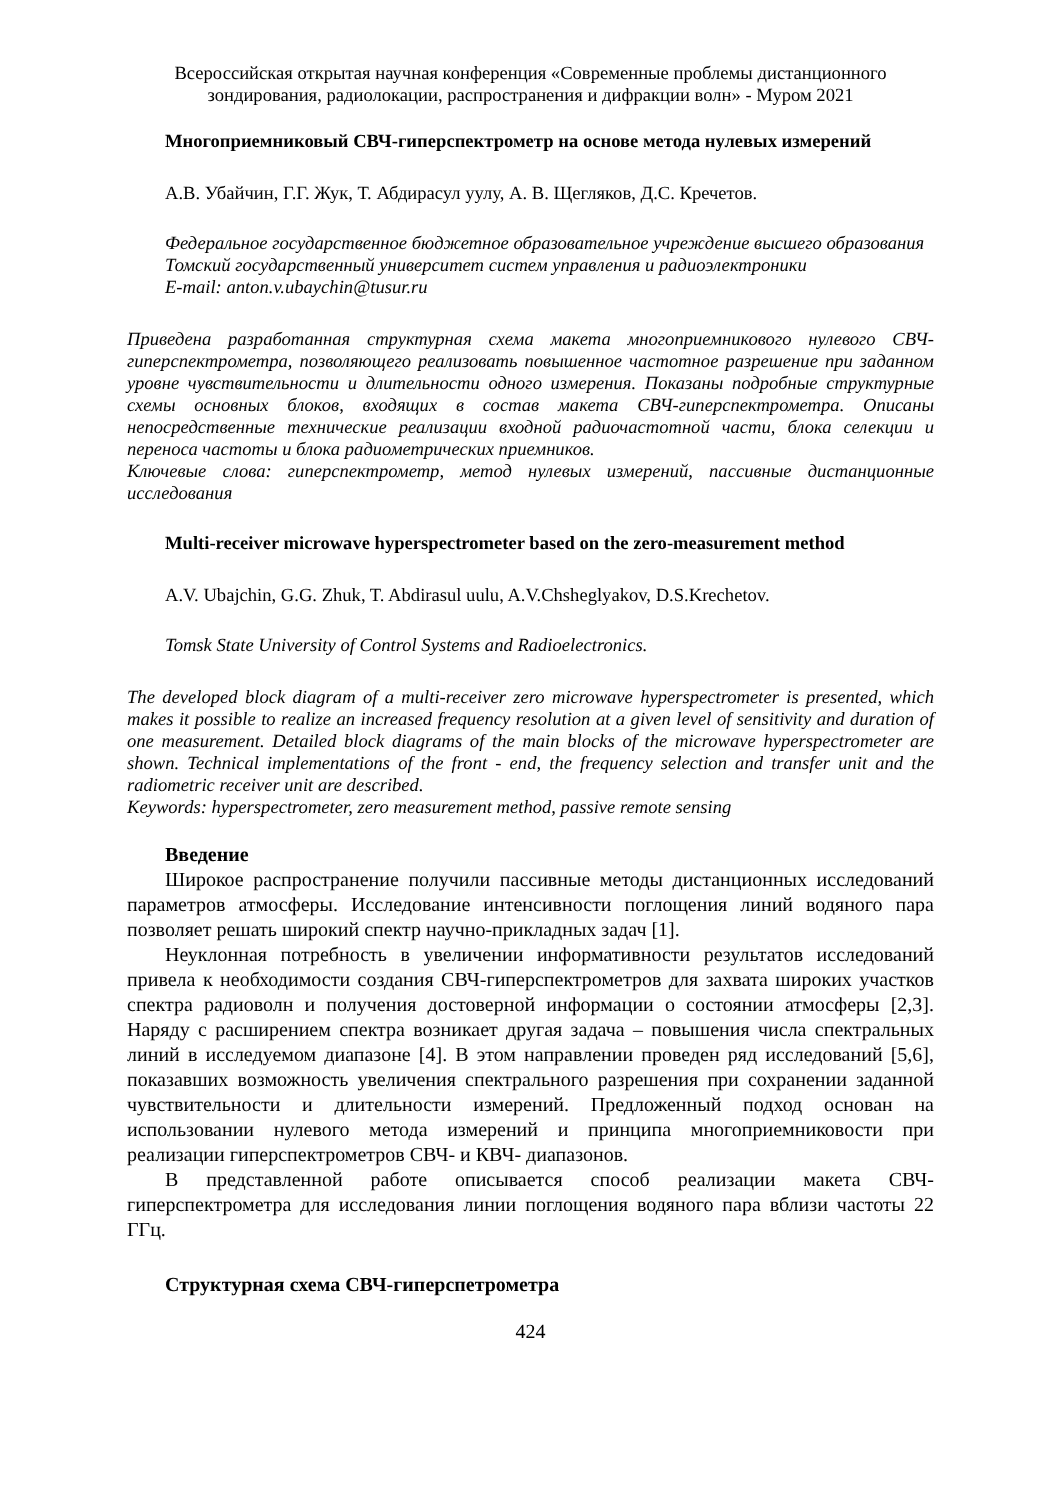Всероссийская открытая научная конференция «Современные проблемы дистанционного зондирования, радиолокации, распространения и дифракции волн» - Муром 2021
Многоприемниковый СВЧ-гиперспектрометр на основе метода нулевых измерений
А.В. Убайчин, Г.Г. Жук, Т. Абдирасул уулу, А. В. Щегляков, Д.С. Кречетов.
Федеральное государственное бюджетное образовательное учреждение высшего образования Томский государственный университет систем управления и радиоэлектроники
E-mail: anton.v.ubaychin@tusur.ru
Приведена разработанная структурная схема макета многоприемникового нулевого СВЧ-гиперспектрометра, позволяющего реализовать повышенное частотное разрешение при заданном уровне чувствительности и длительности одного измерения. Показаны подробные структурные схемы основных блоков, входящих в состав макета СВЧ-гиперспектрометра. Описаны непосредственные технические реализации входной радиочастотной части, блока селекции и переноса частоты и блока радиометрических приемников.
Ключевые слова: гиперспектрометр, метод нулевых измерений, пассивные дистанционные исследования
Multi-receiver microwave hyperspectrometer based on the zero-measurement method
A.V. Ubajchin, G.G. Zhuk, T. Abdirasul uulu, A.V.Chsheglyakov, D.S.Krechetov.
Tomsk State University of Control Systems and Radioelectronics.
The developed block diagram of a multi-receiver zero microwave hyperspectrometer is presented, which makes it possible to realize an increased frequency resolution at a given level of sensitivity and duration of one measurement. Detailed block diagrams of the main blocks of the microwave hyperspectrometer are shown. Technical implementations of the front - end, the frequency selection and transfer unit and the radiometric receiver unit are described.
Keywords: hyperspectrometer, zero measurement method, passive remote sensing
Введение
Широкое распространение получили пассивные методы дистанционных исследований параметров атмосферы. Исследование интенсивности поглощения линий водяного пара позволяет решать широкий спектр научно-прикладных задач [1].
Неуклонная потребность в увеличении информативности результатов исследований привела к необходимости создания СВЧ-гиперспектрометров для захвата широких участков спектра радиоволн и получения достоверной информации о состоянии атмосферы [2,3]. Наряду с расширением спектра возникает другая задача – повышения числа спектральных линий в исследуемом диапазоне [4]. В этом направлении проведен ряд исследований [5,6], показавших возможность увеличения спектрального разрешения при сохранении заданной чувствительности и длительности измерений. Предложенный подход основан на использовании нулевого метода измерений и принципа многоприемниковости при реализации гиперспектрометров СВЧ- и КВЧ- диапазонов.
В представленной работе описывается способ реализации макета СВЧ-гиперспектрометра для исследования линии поглощения водяного пара вблизи частоты 22 ГГц.
Структурная схема СВЧ-гиперспетрометра
424